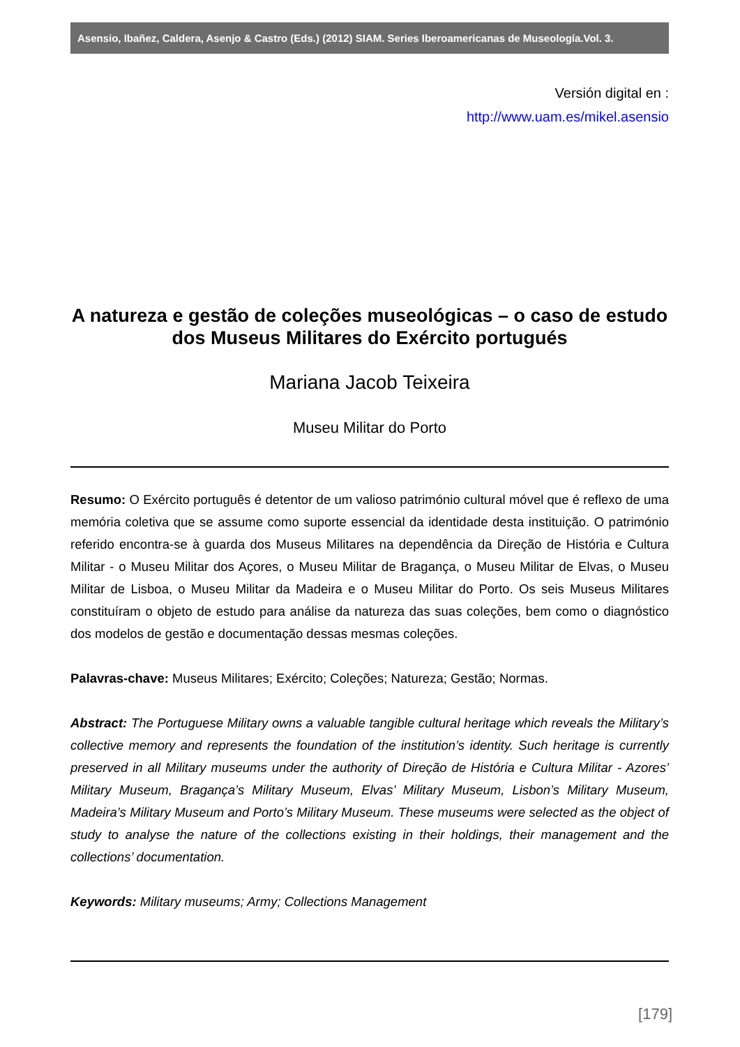Asensio, Ibañez, Caldera, Asenjo & Castro (Eds.) (2012) SIAM. Series Iberoamericanas de Museología.Vol. 3.
Versión digital en :
http://www.uam.es/mikel.asensio
A natureza e gestão de coleções museológicas – o caso de estudo dos Museus Militares do Exército portugués
Mariana Jacob Teixeira
Museu Militar do Porto
Resumo: O Exército português é detentor de um valioso património cultural móvel que é reflexo de uma memória coletiva que se assume como suporte essencial da identidade desta instituição. O património referido encontra-se à guarda dos Museus Militares na dependência da Direção de História e Cultura Militar - o Museu Militar dos Açores, o Museu Militar de Bragança, o Museu Militar de Elvas, o Museu Militar de Lisboa, o Museu Militar da Madeira e o Museu Militar do Porto. Os seis Museus Militares constituíram o objeto de estudo para análise da natureza das suas coleções, bem como o diagnóstico dos modelos de gestão e documentação dessas mesmas coleções.
Palavras-chave: Museus Militares; Exército; Coleções; Natureza; Gestão; Normas.
Abstract: The Portuguese Military owns a valuable tangible cultural heritage which reveals the Military’s collective memory and represents the foundation of the institution’s identity. Such heritage is currently preserved in all Military museums under the authority of Direção de História e Cultura Militar - Azores’ Military Museum, Bragança’s Military Museum, Elvas’ Military Museum, Lisbon’s Military Museum, Madeira’s Military Museum and Porto’s Military Museum. These museums were selected as the object of study to analyse the nature of the collections existing in their holdings, their management and the collections’ documentation.
Keywords: Military museums; Army; Collections Management
[179]